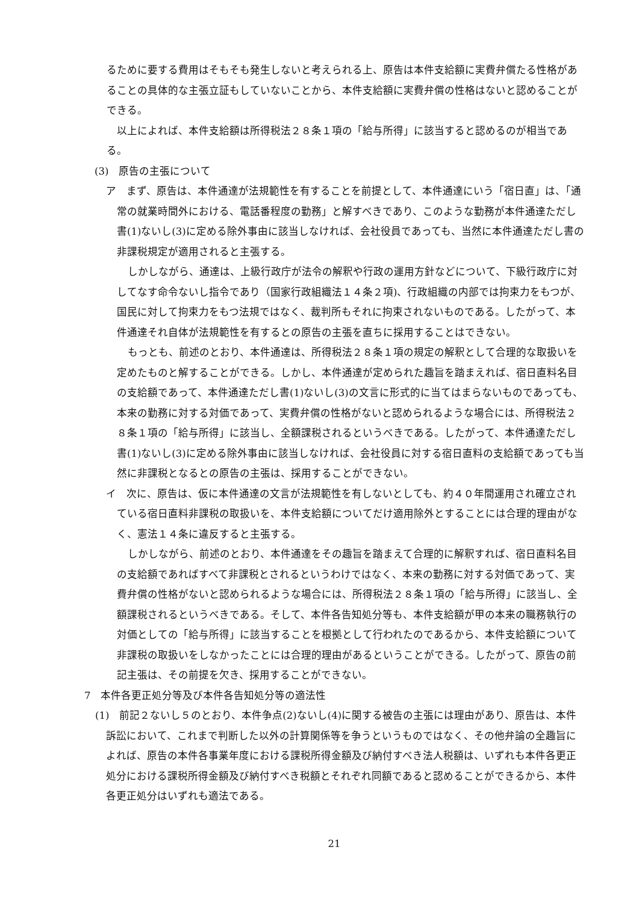るために要する費用はそもそも発生しないと考えられる上、原告は本件支給額に実費弁償たる性格があることの具体的な主張立証もしていないことから、本件支給額に実費弁償の性格はないと認めることができる。
以上によれば、本件支給額は所得税法２８条１項の「給与所得」に該当すると認めるのが相当である。
(3)　原告の主張について
ア　まず、原告は、本件通達が法規範性を有することを前提として、本件通達にいう「宿日直」は、「通常の就業時間外における、電話番程度の勤務」と解すべきであり、このような勤務が本件通達ただし書(1)ないし(3)に定める除外事由に該当しなければ、会社役員であっても、当然に本件通達ただし書の非課税規定が適用されると主張する。
しかしながら、通達は、上級行政庁が法令の解釈や行政の運用方針などについて、下級行政庁に対してなす命令ないし指令であり（国家行政組織法１４条２項)、行政組織の内部では拘束力をもつが、国民に対して拘束力をもつ法規ではなく、裁判所もそれに拘束されないものである。したがって、本件通達それ自体が法規範性を有するとの原告の主張を直ちに採用することはできない。
もっとも、前述のとおり、本件通達は、所得税法２８条１項の規定の解釈として合理的な取扱いを定めたものと解することができる。しかし、本件通達が定められた趣旨を踏まえれば、宿日直料名目の支給額であって、本件通達ただし書(1)ないし(3)の文言に形式的に当てはまらないものであっても、本来の勤務に対する対価であって、実費弁償の性格がないと認められるような場合には、所得税法２８条１項の「給与所得」に該当し、全額課税されるというべきである。したがって、本件通達ただし書(1)ないし(3)に定める除外事由に該当しなければ、会社役員に対する宿日直料の支給額であっても当然に非課税となるとの原告の主張は、採用することができない。
イ　次に、原告は、仮に本件通達の文言が法規範性を有しないとしても、約４０年間運用され確立されている宿日直料非課税の取扱いを、本件支給額についてだけ適用除外とすることには合理的理由がなく、憲法１４条に違反すると主張する。
しかしながら、前述のとおり、本件通達をその趣旨を踏まえて合理的に解釈すれば、宿日直料名目の支給額であればすべて非課税とされるというわけではなく、本来の勤務に対する対価であって、実費弁償の性格がないと認められるような場合には、所得税法２８条１項の「給与所得」に該当し、全額課税されるというべきである。そして、本件各告知処分等も、本件支給額が甲の本来の職務執行の対価としての「給与所得」に該当することを根拠として行われたのであるから、本件支給額について非課税の取扱いをしなかったことには合理的理由があるということができる。したがって、原告の前記主張は、その前提を欠き、採用することができない。
7　本件各更正処分等及び本件各告知処分等の適法性
(1)　前記２ないし５のとおり、本件争点(2)ないし(4)に関する被告の主張には理由があり、原告は、本件訴訟において、これまで判断した以外の計算関係等を争うというものではなく、その他弁論の全趣旨によれば、原告の本件各事業年度における課税所得金額及び納付すべき法人税額は、いずれも本件各更正処分における課税所得金額及び納付すべき税額とそれぞれ同額であると認めることができるから、本件各更正処分はいずれも適法である。
21